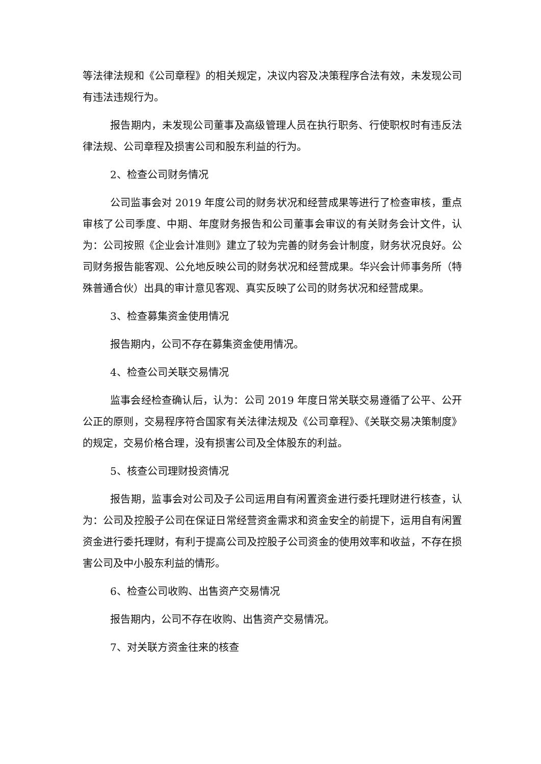等法律法规和《公司章程》的相关规定，决议内容及决策程序合法有效，未发现公司有违法违规行为。
报告期内，未发现公司董事及高级管理人员在执行职务、行使职权时有违反法律法规、公司章程及损害公司和股东利益的行为。
2、检查公司财务情况
公司监事会对 2019 年度公司的财务状况和经营成果等进行了检查审核，重点审核了公司季度、中期、年度财务报告和公司董事会审议的有关财务会计文件，认为：公司按照《企业会计准则》建立了较为完善的财务会计制度，财务状况良好。公司财务报告能客观、公允地反映公司的财务状况和经营成果。华兴会计师事务所（特殊普通合伙）出具的审计意见客观、真实反映了公司的财务状况和经营成果。
3、检查募集资金使用情况
报告期内，公司不存在募集资金使用情况。
4、检查公司关联交易情况
监事会经检查确认后，认为：公司 2019 年度日常关联交易遵循了公平、公开公正的原则，交易程序符合国家有关法律法规及《公司章程》、《关联交易决策制度》的规定，交易价格合理，没有损害公司及全体股东的利益。
5、核查公司理财投资情况
报告期，监事会对公司及子公司运用自有闲置资金进行委托理财进行核查，认为：公司及控股子公司在保证日常经营资金需求和资金安全的前提下，运用自有闲置资金进行委托理财，有利于提高公司及控股子公司资金的使用效率和收益，不存在损害公司及中小股东利益的情形。
6、检查公司收购、出售资产交易情况
报告期内，公司不存在收购、出售资产交易情况。
7、对关联方资金往来的核查